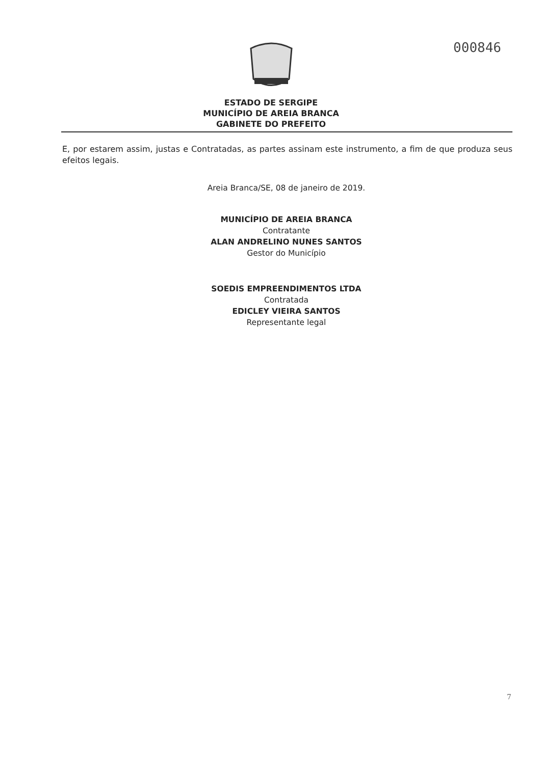000846
ESTADO DE SERGIPE
MUNICÍPIO DE AREIA BRANCA
GABINETE DO PREFEITO
E, por estarem assim, justas e Contratadas, as partes assinam este instrumento, a fim de que produza seus efeitos legais.
Areia Branca/SE, 08 de janeiro de 2019.
MUNICÍPIO DE AREIA BRANCA
Contratante
ALAN ANDRELINO NUNES SANTOS
Gestor do Município
SOEDIS EMPREENDIMENTOS LTDA
Contratada
EDICLEY VIEIRA SANTOS
Representante legal
7